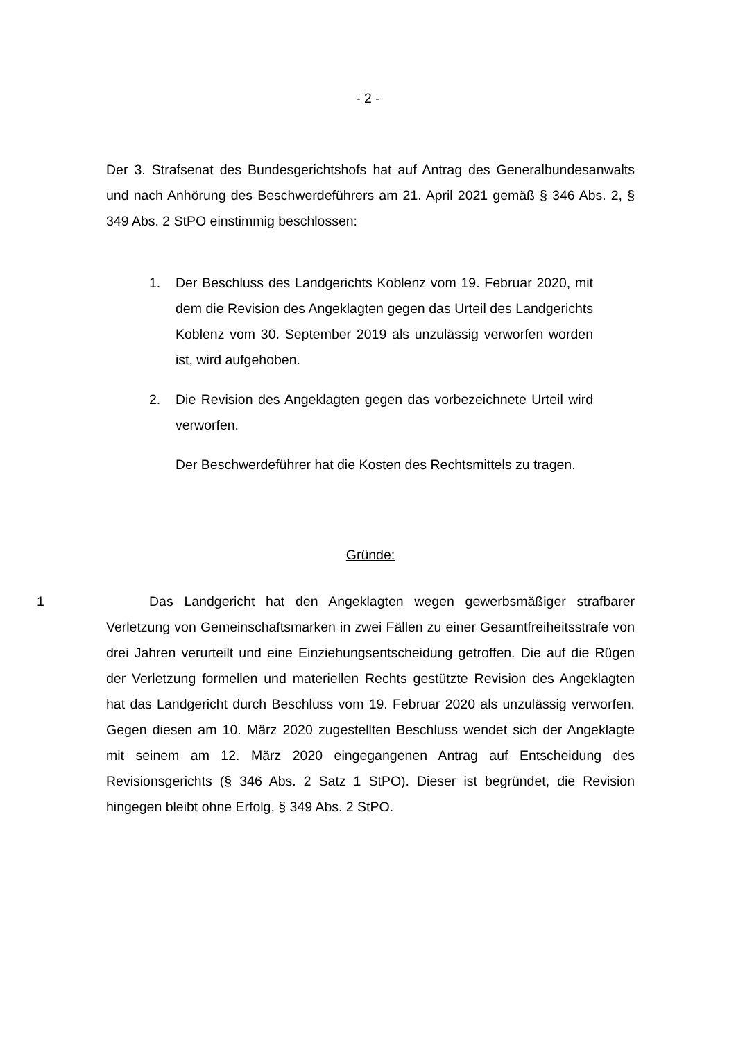- 2 -
Der 3. Strafsenat des Bundesgerichtshofs hat auf Antrag des Generalbundesanwalts und nach Anhörung des Beschwerdeführers am 21. April 2021 gemäß § 346 Abs. 2, § 349 Abs. 2 StPO einstimmig beschlossen:
1. Der Beschluss des Landgerichts Koblenz vom 19. Februar 2020, mit dem die Revision des Angeklagten gegen das Urteil des Landgerichts Koblenz vom 30. September 2019 als unzulässig verworfen worden ist, wird aufgehoben.
2. Die Revision des Angeklagten gegen das vorbezeichnete Urteil wird verworfen.
Der Beschwerdeführer hat die Kosten des Rechtsmittels zu tragen.
Gründe:
1 Das Landgericht hat den Angeklagten wegen gewerbsmäßiger strafbarer Verletzung von Gemeinschaftsmarken in zwei Fällen zu einer Gesamtfreiheitsstrafe von drei Jahren verurteilt und eine Einziehungsentscheidung getroffen. Die auf die Rügen der Verletzung formellen und materiellen Rechts gestützte Revision des Angeklagten hat das Landgericht durch Beschluss vom 19. Februar 2020 als unzulässig verworfen. Gegen diesen am 10. März 2020 zugestellten Beschluss wendet sich der Angeklagte mit seinem am 12. März 2020 eingegangenen Antrag auf Entscheidung des Revisionsgerichts (§ 346 Abs. 2 Satz 1 StPO). Dieser ist begründet, die Revision hingegen bleibt ohne Erfolg, § 349 Abs. 2 StPO.